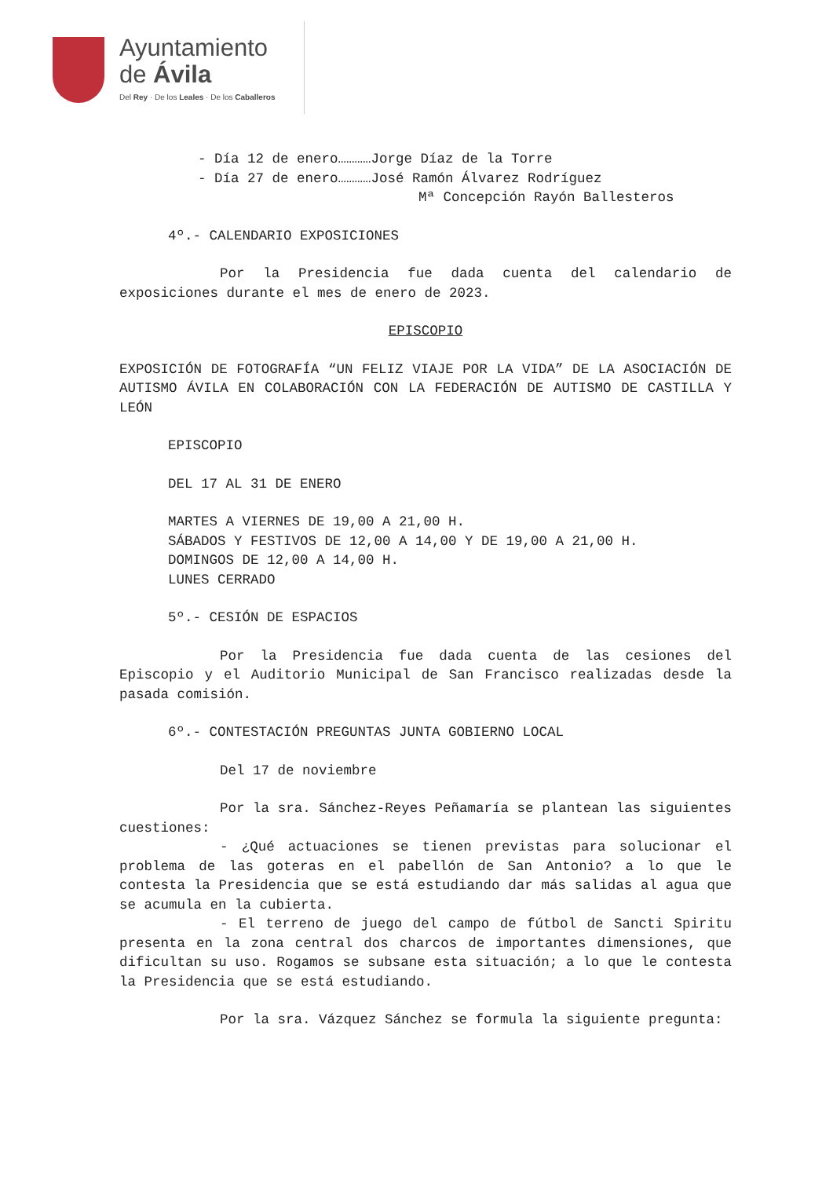Ayuntamiento
de Ávila
Del Rey · De los Leales · De los Caballeros
- Día 12 de enero…………Jorge Díaz de la Torre
- Día 27 de enero…………José Ramón Álvarez Rodríguez
Mª Concepción Rayón Ballesteros
4º.- CALENDARIO EXPOSICIONES
Por la Presidencia fue dada cuenta del calendario de exposiciones durante el mes de enero de 2023.
EPISCOPIO
EXPOSICIÓN DE FOTOGRAFÍA “UN FELIZ VIAJE POR LA VIDA” DE LA ASOCIACIÓN DE AUTISMO ÁVILA EN COLABORACIÓN CON LA FEDERACIÓN DE AUTISMO DE CASTILLA Y LEÓN
EPISCOPIO
DEL 17 AL 31 DE ENERO
MARTES A VIERNES DE 19,00 A 21,00 H.
SÁBADOS Y FESTIVOS DE 12,00 A 14,00 Y DE 19,00 A 21,00 H.
DOMINGOS DE 12,00 A 14,00 H.
LUNES CERRADO
5º.- CESIÓN DE ESPACIOS
Por la Presidencia fue dada cuenta de las cesiones del Episcopio y el Auditorio Municipal de San Francisco realizadas desde la pasada comisión.
6º.- CONTESTACIÓN PREGUNTAS JUNTA GOBIERNO LOCAL
Del 17 de noviembre
Por la sra. Sánchez-Reyes Peñamaría se plantean las siguientes cuestiones:
- ¿Qué actuaciones se tienen previstas para solucionar el problema de las goteras en el pabellón de San Antonio? a lo que le contesta la Presidencia que se está estudiando dar más salidas al agua que se acumula en la cubierta.
- El terreno de juego del campo de fútbol de Sancti Spiritu presenta en la zona central dos charcos de importantes dimensiones, que dificultan su uso. Rogamos se subsane esta situación; a lo que le contesta la Presidencia que se está estudiando.
Por la sra. Vázquez Sánchez se formula la siguiente pregunta: